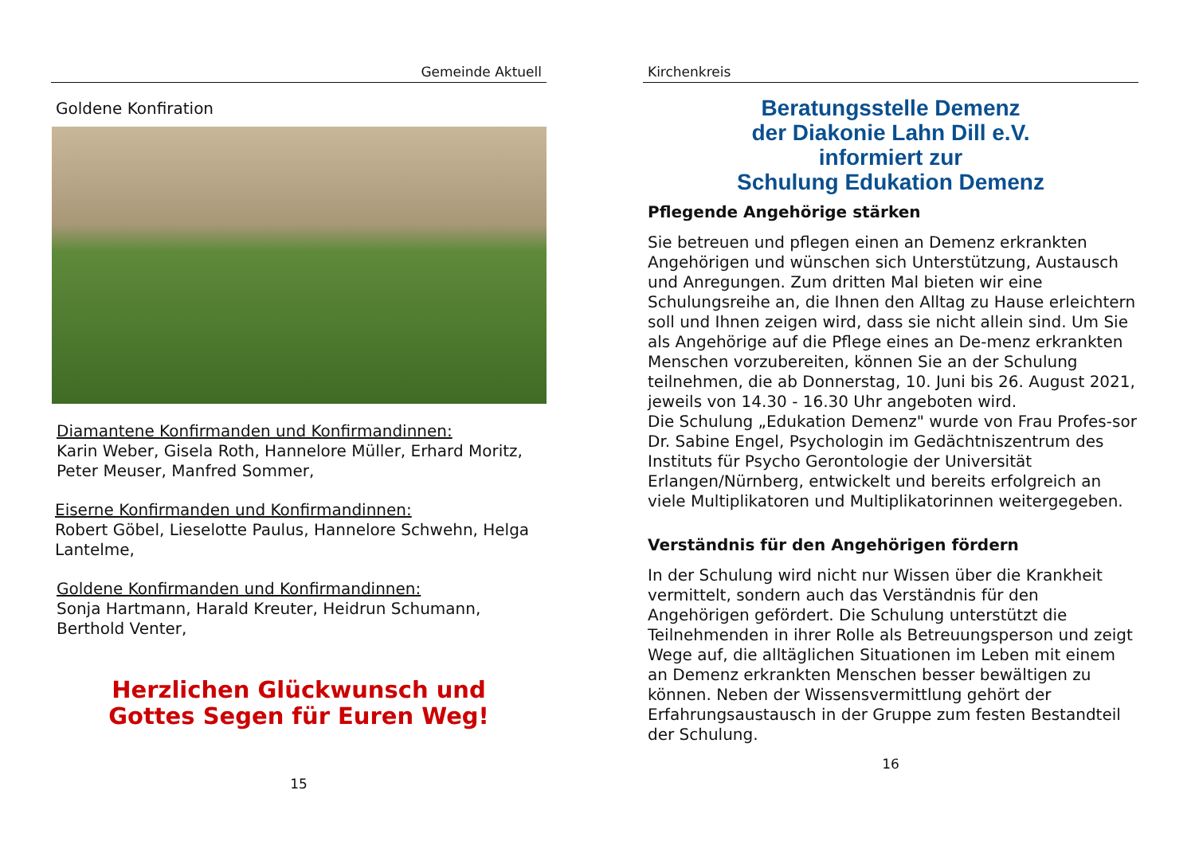Gemeinde Aktuell
Goldene Konfiration
Diamantene Konfirmanden und Konfirmandinnen:
Karin Weber, Gisela Roth, Hannelore Müller, Erhard Moritz, Peter Meuser, Manfred Sommer,
Eiserne Konfirmanden und Konfirmandinnen:
Robert Göbel, Lieselotte Paulus, Hannelore Schwehn, Helga Lantelme,
Goldene Konfirmanden und Konfirmandinnen:
Sonja Hartmann, Harald Kreuter, Heidrun Schumann, Berthold Venter,
Herzlichen Glückwunsch und
Gottes Segen für Euren Weg!
15
Kirchenkreis
Beratungsstelle Demenz
der Diakonie Lahn Dill e.V.
informiert zur
Schulung Edukation Demenz
Pflegende Angehörige stärken
Sie betreuen und pflegen einen an Demenz erkrankten Angehörigen und wünschen sich Unterstützung, Austausch und Anregungen. Zum dritten Mal bieten wir eine Schulungsreihe an, die Ihnen den Alltag zu Hause erleichtern soll und Ihnen zeigen wird, dass sie nicht allein sind. Um Sie als Angehörige auf die Pflege eines an De-menz erkrankten Menschen vorzubereiten, können Sie an der Schulung teilnehmen, die ab Donnerstag, 10. Juni bis 26. August 2021, jeweils von 14.30 - 16.30 Uhr angeboten wird.
Die Schulung „Edukation Demenz" wurde von Frau Profes-sor Dr. Sabine Engel, Psychologin im Gedächtniszentrum des Instituts für Psycho Gerontologie der Universität Erlangen/Nürnberg, entwickelt und bereits erfolgreich an viele Multiplikatoren und Multiplikatorinnen weitergegeben.
Verständnis für den Angehörigen fördern
In der Schulung wird nicht nur Wissen über die Krankheit vermittelt, sondern auch das Verständnis für den Angehörigen gefördert. Die Schulung unterstützt die Teilnehmenden in ihrer Rolle als Betreuungsperson und zeigt Wege auf, die alltäglichen Situationen im Leben mit einem an Demenz erkrankten Menschen besser bewältigen zu können. Neben der Wissensvermittlung gehört der Erfahrungsaustausch in der Gruppe zum festen Bestandteil der Schulung.
16